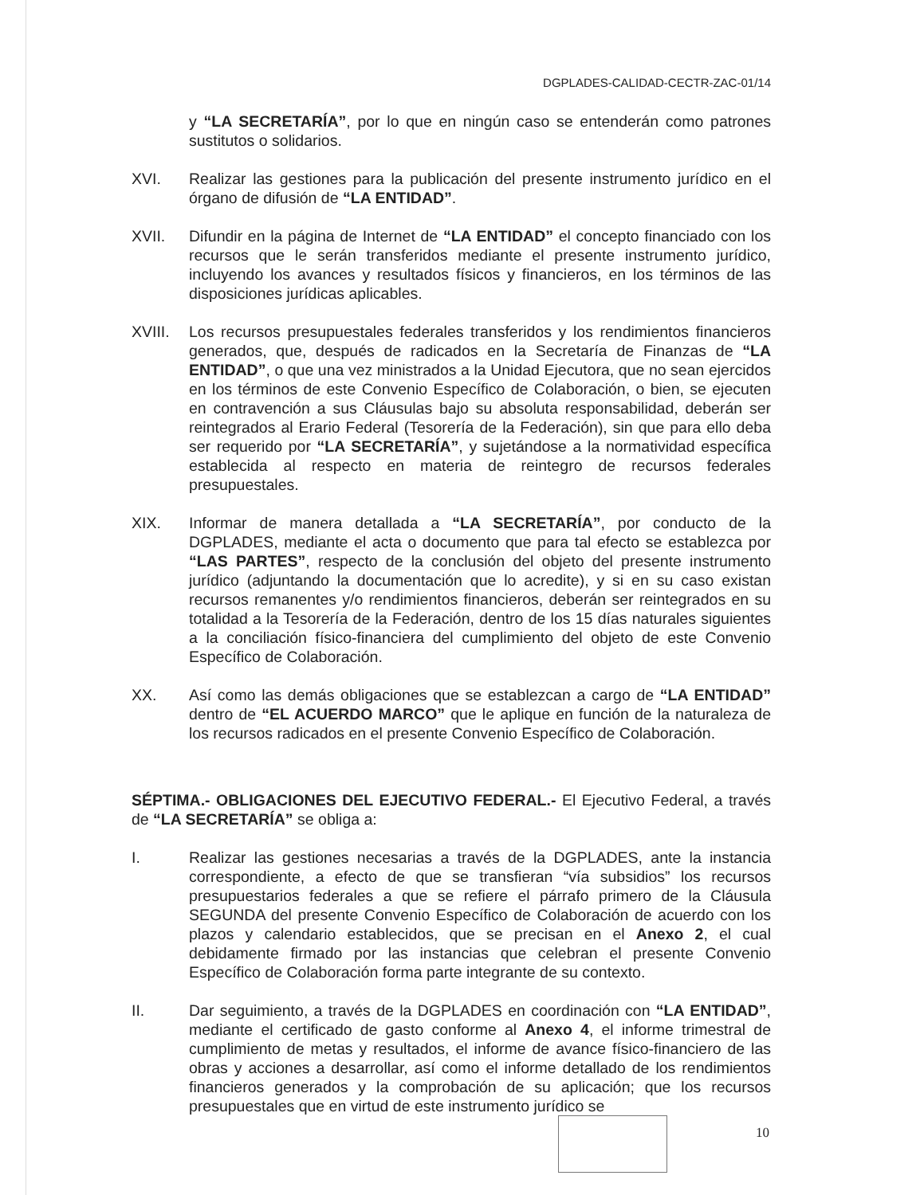DGPLADES-CALIDAD-CECTR-ZAC-01/14
y “LA SECRETARÍA”, por lo que en ningún caso se entenderán como patrones sustitutos o solidarios.
XVI. Realizar las gestiones para la publicación del presente instrumento jurídico en el órgano de difusión de “LA ENTIDAD”.
XVII. Difundir en la página de Internet de “LA ENTIDAD” el concepto financiado con los recursos que le serán transferidos mediante el presente instrumento jurídico, incluyendo los avances y resultados físicos y financieros, en los términos de las disposiciones jurídicas aplicables.
XVIII. Los recursos presupuestales federales transferidos y los rendimientos financieros generados, que, después de radicados en la Secretaría de Finanzas de “LA ENTIDAD”, o que una vez ministrados a la Unidad Ejecutora, que no sean ejercidos en los términos de este Convenio Específico de Colaboración, o bien, se ejecuten en contravención a sus Cláusulas bajo su absoluta responsabilidad, deberán ser reintegrados al Erario Federal (Tesorería de la Federación), sin que para ello deba ser requerido por “LA SECRETARÍA”, y sujetándose a la normatividad específica establecida al respecto en materia de reintegro de recursos federales presupuestales.
XIX. Informar de manera detallada a “LA SECRETARÍA”, por conducto de la DGPLADES, mediante el acta o documento que para tal efecto se establezca por “LAS PARTES”, respecto de la conclusión del objeto del presente instrumento jurídico (adjuntando la documentación que lo acredite), y si en su caso existan recursos remanentes y/o rendimientos financieros, deberán ser reintegrados en su totalidad a la Tesorería de la Federación, dentro de los 15 días naturales siguientes a la conciliación físico-financiera del cumplimiento del objeto de este Convenio Específico de Colaboración.
XX. Así como las demás obligaciones que se establezcan a cargo de “LA ENTIDAD” dentro de “EL ACUERDO MARCO” que le aplique en función de la naturaleza de los recursos radicados en el presente Convenio Específico de Colaboración.
SÉPTIMA.- OBLIGACIONES DEL EJECUTIVO FEDERAL.- El Ejecutivo Federal, a través de “LA SECRETARÍA” se obliga a:
I. Realizar las gestiones necesarias a través de la DGPLADES, ante la instancia correspondiente, a efecto de que se transfieran “vía subsidios” los recursos presupuestarios federales a que se refiere el párrafo primero de la Cláusula SEGUNDA del presente Convenio Específico de Colaboración de acuerdo con los plazos y calendario establecidos, que se precisan en el Anexo 2, el cual debidamente firmado por las instancias que celebran el presente Convenio Específico de Colaboración forma parte integrante de su contexto.
II. Dar seguimiento, a través de la DGPLADES en coordinación con “LA ENTIDAD”, mediante el certificado de gasto conforme al Anexo 4, el informe trimestral de cumplimiento de metas y resultados, el informe de avance físico-financiero de las obras y acciones a desarrollar, así como el informe detallado de los rendimientos financieros generados y la comprobación de su aplicación; que los recursos presupuestales que en virtud de este instrumento jurídico se
10